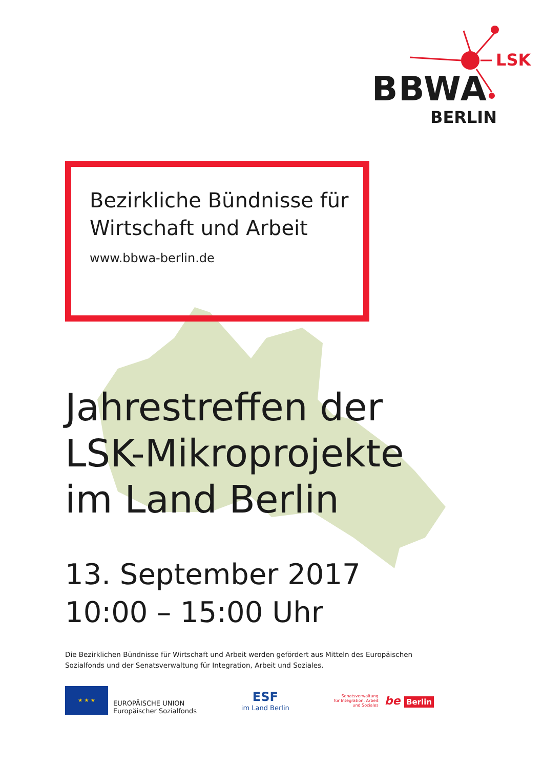LSK
BBWA
BERLIN
Bezirkliche Bündnisse für
Wirtschaft und Arbeit
www.bbwa-berlin.de
Jahrestreffen der
LSK-Mikroprojekte
im Land Berlin
13. September 2017
10:00 – 15:00 Uhr
Die Bezirklichen Bündnisse für Wirtschaft und Arbeit werden gefördert aus Mitteln des Europäischen Sozialfonds und der Senatsverwaltung für Integration, Arbeit und Soziales.
★ ★ ★
EUROPÄISCHE UNION
Europäischer Sozialfonds
ESF
im Land Berlin
Senatsverwaltung
für Integration, Arbeit
und Soziales
be Berlin